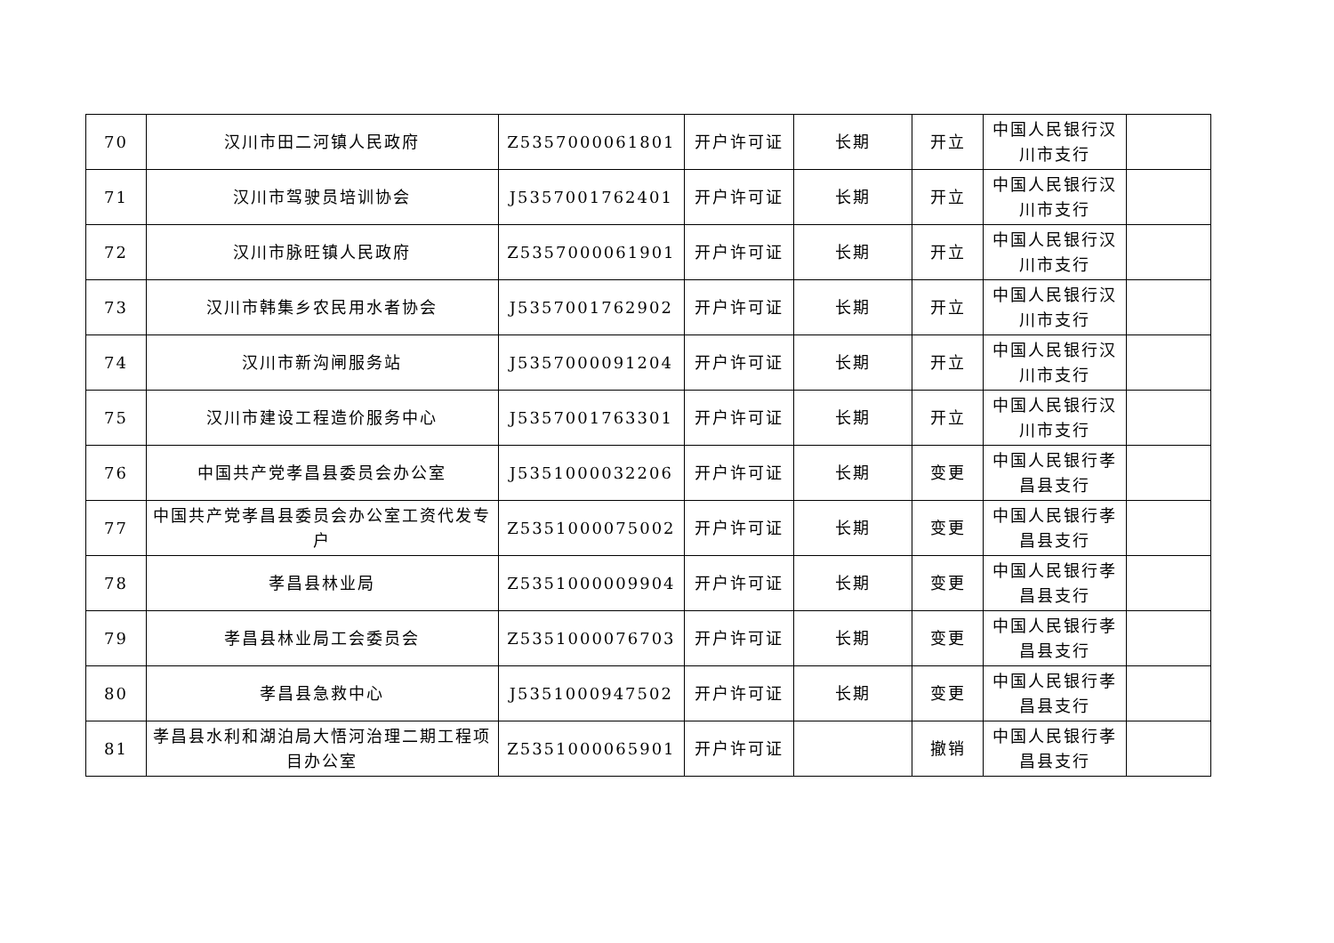| 70 | 汉川市田二河镇人民政府 | Z5357000061801 | 开户许可证 | 长期 | 开立 | 中国人民银行汉川市支行 | |
| 71 | 汉川市驾驶员培训协会 | J5357001762401 | 开户许可证 | 长期 | 开立 | 中国人民银行汉川市支行 | |
| 72 | 汉川市脉旺镇人民政府 | Z5357000061901 | 开户许可证 | 长期 | 开立 | 中国人民银行汉川市支行 | |
| 73 | 汉川市韩集乡农民用水者协会 | J5357001762902 | 开户许可证 | 长期 | 开立 | 中国人民银行汉川市支行 | |
| 74 | 汉川市新沟闸服务站 | J5357000091204 | 开户许可证 | 长期 | 开立 | 中国人民银行汉川市支行 | |
| 75 | 汉川市建设工程造价服务中心 | J5357001763301 | 开户许可证 | 长期 | 开立 | 中国人民银行汉川市支行 | |
| 76 | 中国共产党孝昌县委员会办公室 | J5351000032206 | 开户许可证 | 长期 | 变更 | 中国人民银行孝昌县支行 | |
| 77 | 中国共产党孝昌县委员会办公室工资代发专户 | Z5351000075002 | 开户许可证 | 长期 | 变更 | 中国人民银行孝昌县支行 | |
| 78 | 孝昌县林业局 | Z5351000009904 | 开户许可证 | 长期 | 变更 | 中国人民银行孝昌县支行 | |
| 79 | 孝昌县林业局工会委员会 | Z5351000076703 | 开户许可证 | 长期 | 变更 | 中国人民银行孝昌县支行 | |
| 80 | 孝昌县急救中心 | J5351000947502 | 开户许可证 | 长期 | 变更 | 中国人民银行孝昌县支行 | |
| 81 | 孝昌县水利和湖泊局大悟河治理二期工程项目办公室 | Z5351000065901 | 开户许可证 | | 撤销 | 中国人民银行孝昌县支行 | |